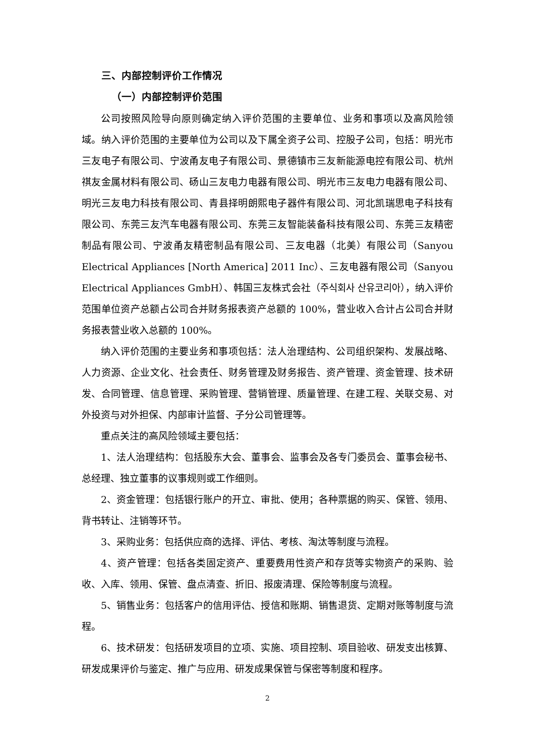三、内部控制评价工作情况
（一）内部控制评价范围
公司按照风险导向原则确定纳入评价范围的主要单位、业务和事项以及高风险领域。纳入评价范围的主要单位为公司以及下属全资子公司、控股子公司，包括：明光市三友电子有限公司、宁波甬友电子有限公司、景德镇市三友新能源电控有限公司、杭州祺友金属材料有限公司、砀山三友电力电器有限公司、明光市三友电力电器有限公司、明光三友电力科技有限公司、青县择明朗熙电子器件有限公司、河北凯瑞思电子科技有限公司、东莞三友汽车电器有限公司、东莞三友智能装备科技有限公司、东莞三友精密制品有限公司、宁波甬友精密制品有限公司、三友电器（北美）有限公司（Sanyou Electrical Appliances [North America] 2011 Inc）、三友电器有限公司（Sanyou Electrical Appliances GmbH）、韩国三友株式会社（주식회사 산유코리아），纳入评价范围单位资产总额占公司合并财务报表资产总额的 100%，营业收入合计占公司合并财务报表营业收入总额的 100%。
纳入评价范围的主要业务和事项包括：法人治理结构、公司组织架构、发展战略、人力资源、企业文化、社会责任、财务管理及财务报告、资产管理、资金管理、技术研发、合同管理、信息管理、采购管理、营销管理、质量管理、在建工程、关联交易、对外投资与对外担保、内部审计监督、子分公司管理等。
重点关注的高风险领域主要包括：
1、法人治理结构：包括股东大会、董事会、监事会及各专门委员会、董事会秘书、总经理、独立董事的议事规则或工作细则。
2、资金管理：包括银行账户的开立、审批、使用；各种票据的购买、保管、领用、背书转让、注销等环节。
3、采购业务：包括供应商的选择、评估、考核、淘汰等制度与流程。
4、资产管理：包括各类固定资产、重要费用性资产和存货等实物资产的采购、验收、入库、领用、保管、盘点清查、折旧、报废清理、保险等制度与流程。
5、销售业务：包括客户的信用评估、授信和账期、销售退货、定期对账等制度与流程。
6、技术研发：包括研发项目的立项、实施、项目控制、项目验收、研发支出核算、研发成果评价与鉴定、推广与应用、研发成果保管与保密等制度和程序。
2